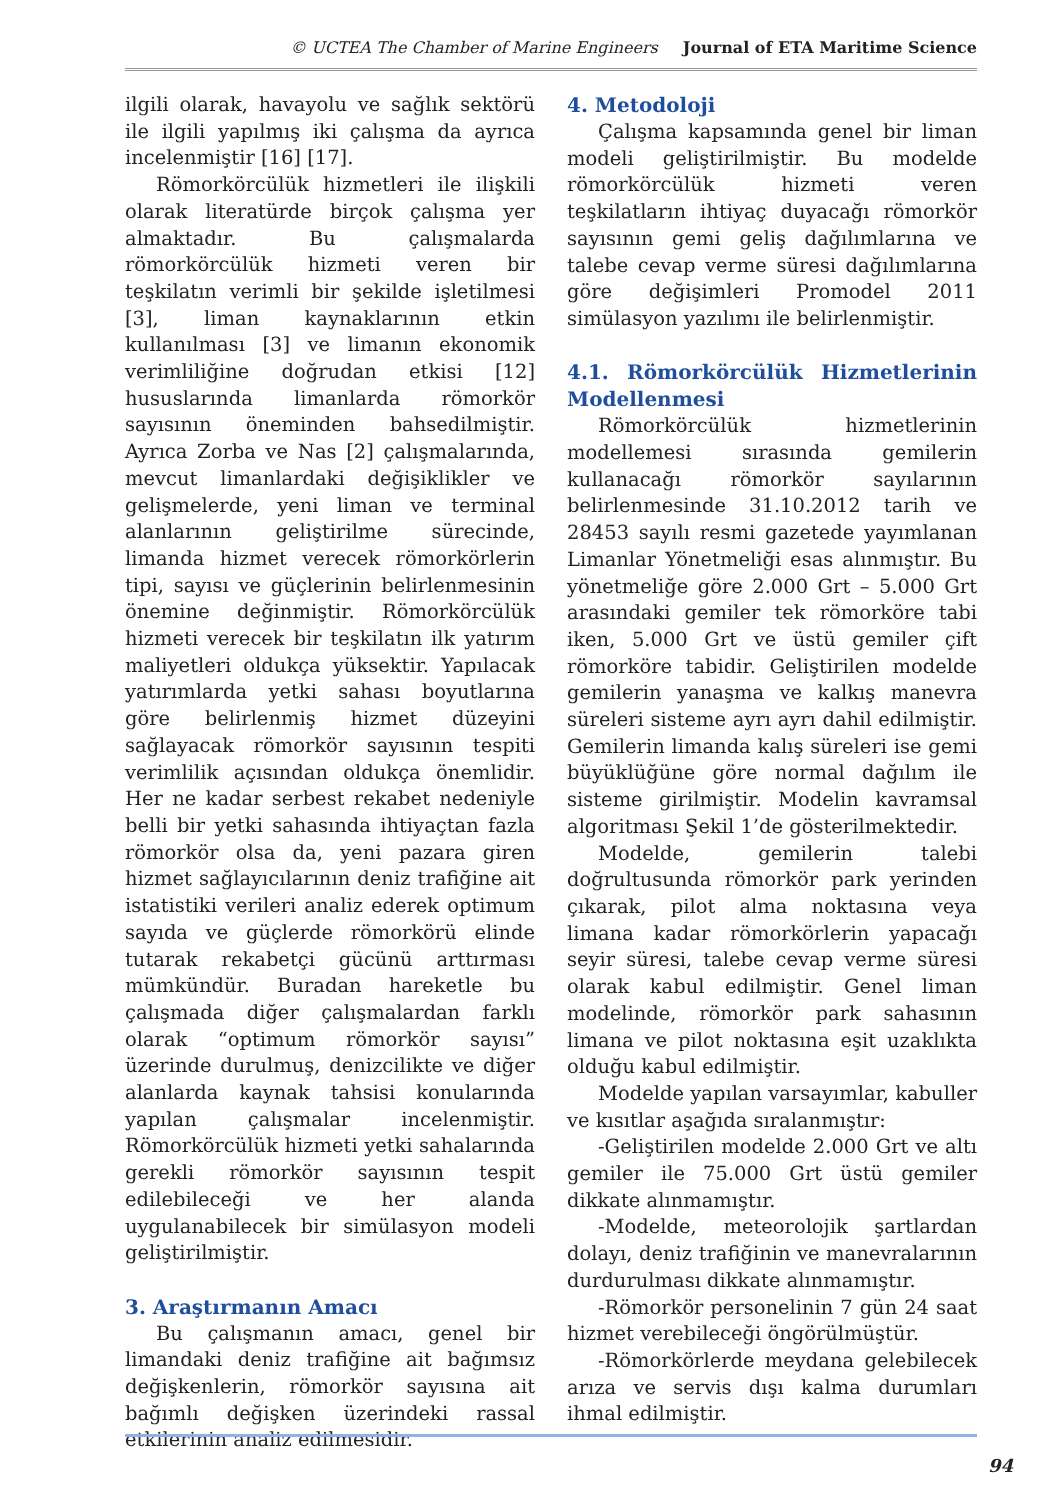© UCTEA The Chamber of Marine Engineers Journal of ETA Maritime Science
ilgili olarak, havayolu ve sağlık sektörü ile ilgili yapılmış iki çalışma da ayrıca incelenmiştir [16] [17].
Römorkörcülük hizmetleri ile ilişkili olarak literatürde birçok çalışma yer almaktadır. Bu çalışmalarda römorkörcülük hizmeti veren bir teşkilatın verimli bir şekilde işletilmesi [3], liman kaynaklarının etkin kullanılması [3] ve limanın ekonomik verimliliğine doğrudan etkisi [12] hususlarında limanlarda römorkör sayısının öneminden bahsedilmiştir. Ayrıca Zorba ve Nas [2] çalışmalarında, mevcut limanlardaki değişiklikler ve gelişmelerde, yeni liman ve terminal alanlarının geliştirilme sürecinde, limanda hizmet verecek römorkörlerin tipi, sayısı ve güçlerinin belirlenmesinin önemine değinmiştir. Römorkörcülük hizmeti verecek bir teşkilatın ilk yatırım maliyetleri oldukça yüksektir. Yapılacak yatırımlarda yetki sahası boyutlarına göre belirlenmiş hizmet düzeyini sağlayacak römorkör sayısının tespiti verimlilik açısından oldukça önemlidir. Her ne kadar serbest rekabet nedeniyle belli bir yetki sahasında ihtiyaçtan fazla römorkör olsa da, yeni pazara giren hizmet sağlayıcılarının deniz trafiğine ait istatistiki verileri analiz ederek optimum sayıda ve güçlerde römorkörü elinde tutarak rekabetçi gücünü arttırması mümkündür. Buradan hareketle bu çalışmada diğer çalışmalardan farklı olarak “optimum römorkör sayısı” üzerinde durulmuş, denizcilikte ve diğer alanlarda kaynak tahsisi konularında yapılan çalışmalar incelenmiştir. Römorkörcülük hizmeti yetki sahalarında gerekli römorkör sayısının tespit edilebileceği ve her alanda uygulanabilecek bir simülasyon modeli geliştirilmiştir.
3. Araştırmanın Amacı
Bu çalışmanın amacı, genel bir limandaki deniz trafiğine ait bağımsız değişkenlerin, römorkör sayısına ait bağımlı değişken üzerindeki rassal etkilerinin analiz edilmesidir.
4. Metodoloji
Çalışma kapsamında genel bir liman modeli geliştirilmiştir. Bu modelde römorkörcülük hizmeti veren teşkilatların ihtiyaç duyacağı römorkör sayısının gemi geliş dağılımlarına ve talebe cevap verme süresi dağılımlarına göre değişimleri Promodel 2011 simülasyon yazılımı ile belirlenmiştir.
4.1. Römorkörcülük Hizmetlerinin Modellenmesi
Römorkörcülük hizmetlerinin modellemesi sırasında gemilerin kullanacağı römorkör sayılarının belirlenmesinde 31.10.2012 tarih ve 28453 sayılı resmi gazetede yayımlanan Limanlar Yönetmeliği esas alınmıştır. Bu yönetmeliğe göre 2.000 Grt – 5.000 Grt arasındaki gemiler tek römorköre tabi iken, 5.000 Grt ve üstü gemiler çift römorköre tabidir. Geliştirilen modelde gemilerin yanaşma ve kalkış manevra süreleri sisteme ayrı ayrı dahil edilmiştir. Gemilerin limanda kalış süreleri ise gemi büyüklüğüne göre normal dağılım ile sisteme girilmiştir. Modelin kavramsal algoritması Şekil 1’de gösterilmektedir.
Modelde, gemilerin talebi doğrultusunda römorkör park yerinden çıkarak, pilot alma noktasına veya limana kadar römorkörlerin yapacağı seyir süresi, talebe cevap verme süresi olarak kabul edilmiştir. Genel liman modelinde, römorkör park sahasının limana ve pilot noktasına eşit uzaklıkta olduğu kabul edilmiştir.
Modelde yapılan varsayımlar, kabuller ve kısıtlar aşağıda sıralanmıştır:
-Geliştirilen modelde 2.000 Grt ve altı gemiler ile 75.000 Grt üstü gemiler dikkate alınmamıştır.
-Modelde, meteorolojik şartlardan dolayı, deniz trafiğinin ve manevralarının durdurulması dikkate alınmamıştır.
-Römorkör personelinin 7 gün 24 saat hizmet verebileceği öngörülmüştür.
-Römorkörlerde meydana gelebilecek arıza ve servis dışı kalma durumları ihmal edilmiştir.
94